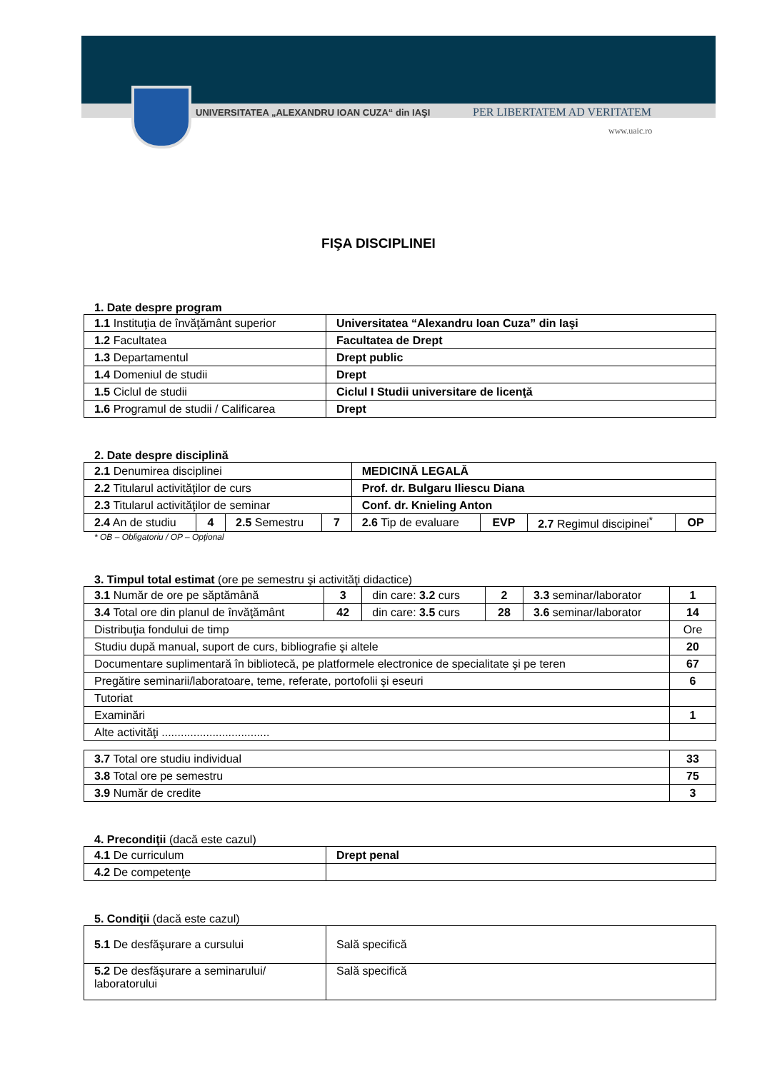UNIVERSITATEA „ALEXANDRU IOAN CUZA“ din IAŞI
PER LIBERTATEM AD VERITATEM
www.uaic.ro
FIŞA DISCIPLINEI
1. Date despre program
| 1.1 Instituţia de învăţământ superior | Universitatea “Alexandru Ioan Cuza” din Iaşi |
| 1.2 Facultatea | Facultatea de Drept |
| 1.3 Departamentul | Drept public |
| 1.4 Domeniul de studii | Drept |
| 1.5 Ciclul de studii | Ciclul I Studii universitare de licenţă |
| 1.6 Programul de studii / Calificarea | Drept |
2. Date despre disciplină
| 2.1 Denumirea disciplinei | | | | MEDICINĂ LEGALĂ | | | | |
| 2.2 Titularul activităţilor de curs | | | | Prof. dr. Bulgaru Iliescu Diana | | | | |
| 2.3 Titularul activităţilor de seminar | | | | Conf. dr. Knieling Anton | | | | |
| 2.4 An de studiu | 4 | 2.5 Semestru | | 7 | 2.6 Tip de evaluare | EVP | 2.7 Regimul discipinei<sup>*</sup> | OP |
* OB – Obligatoriu / OP – Opţional
3. Timpul total estimat (ore pe semestru şi activităţi didactice)
| 3.1 Număr de ore pe săptămână | 3 | din care: 3.2 curs | 2 | 3.3 seminar/laborator | 1 |
| 3.4 Total ore din planul de învăţământ | 42 | din care: 3.5 curs | 28 | 3.6 seminar/laborator | 14 |
| Distribuţia fondului de timp | | | | | Ore |
| Studiu după manual, suport de curs, bibliografie şi altele | | | | | 20 |
| Documentare suplimentară în bibliotecă, pe platformele electronice de specialitate şi pe teren | | | | | 67 |
| Pregătire seminarii/laboratoare, teme, referate, portofolii şi eseuri | | | | | 6 |
| Tutoriat | | | | | |
| Examinări | | | | | 1 |
| Alte activităţi .................................. | | | | | |
| 3.7 Total ore studiu individual | 33 |
| 3.8 Total ore pe semestru | 75 |
| 3.9 Număr de credite | 3 |
4. Precondiţii (dacă este cazul)
| 4.1 De curriculum | Drept penal |
| 4.2 De competenţe | |
5. Condiţii (dacă este cazul)
| 5.1 De desfăşurare a cursului | Sală specifică |
| 5.2 De desfăşurare a seminarului/ laboratorului | Sală specifică |